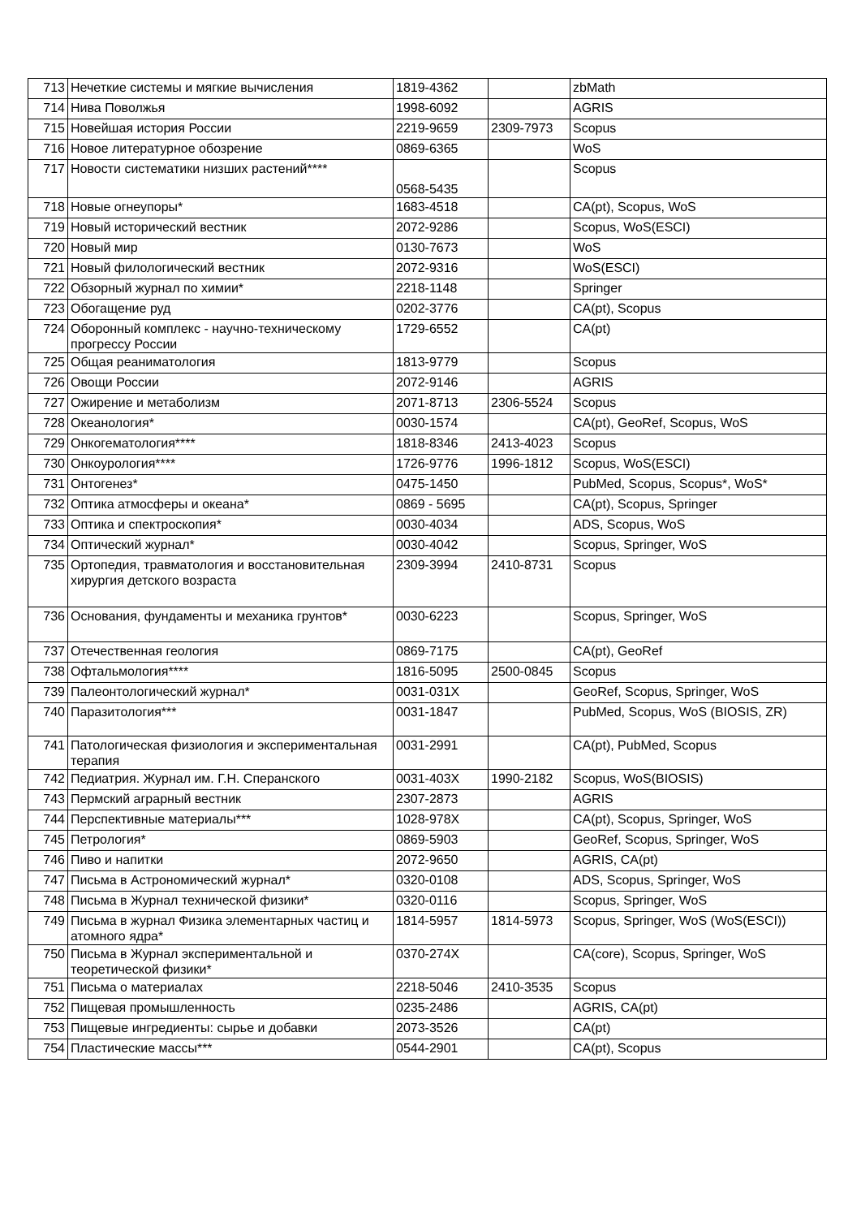| 713 | Нечеткие системы и мягкие вычисления | 1819-4362 | | zbMath |
| 714 | Нива Поволжья | 1998-6092 | | AGRIS |
| 715 | Новейшая история России | 2219-9659 | 2309-7973 | Scopus |
| 716 | Новое литературное обозрение | 0869-6365 | | WoS |
| 717 | Новости систематики низших растений**** | 0568-5435 | | Scopus |
| 718 | Новые огнеупоры* | 1683-4518 | | CA(pt), Scopus, WoS |
| 719 | Новый исторический вестник | 2072-9286 | | Scopus, WoS(ESCI) |
| 720 | Новый мир | 0130-7673 | | WoS |
| 721 | Новый филологический вестник | 2072-9316 | | WoS(ESCI) |
| 722 | Обзорный журнал по химии* | 2218-1148 | | Springer |
| 723 | Обогащение руд | 0202-3776 | | CA(pt), Scopus |
| 724 | Оборонный комплекс - научно-техническому прогрессу России | 1729-6552 | | CA(pt) |
| 725 | Общая реаниматология | 1813-9779 | | Scopus |
| 726 | Овощи России | 2072-9146 | | AGRIS |
| 727 | Ожирение и метаболизм | 2071-8713 | 2306-5524 | Scopus |
| 728 | Океанология* | 0030-1574 | | CA(pt), GeoRef, Scopus, WoS |
| 729 | Онкогематология**** | 1818-8346 | 2413-4023 | Scopus |
| 730 | Онкоурология**** | 1726-9776 | 1996-1812 | Scopus, WoS(ESCI) |
| 731 | Онтогенез* | 0475-1450 | | PubMed, Scopus, Scopus*, WoS* |
| 732 | Оптика атмосферы и океана* | 0869 - 5695 | | CA(pt), Scopus, Springer |
| 733 | Оптика и спектроскопия* | 0030-4034 | | ADS, Scopus, WoS |
| 734 | Оптический журнал* | 0030-4042 | | Scopus, Springer, WoS |
| 735 | Ортопедия, травматология и восстановительная хирургия детского возраста | 2309-3994 | 2410-8731 | Scopus |
| 736 | Основания, фундаменты и механика грунтов* | 0030-6223 | | Scopus, Springer, WoS |
| 737 | Отечественная геология | 0869-7175 | | CA(pt), GeoRef |
| 738 | Офтальмология**** | 1816-5095 | 2500-0845 | Scopus |
| 739 | Палеонтологический журнал* | 0031-031X | | GeoRef, Scopus, Springer, WoS |
| 740 | Паразитология*** | 0031-1847 | | PubMed, Scopus, WoS (BIOSIS, ZR) |
| 741 | Патологическая физиология и экспериментальная терапия | 0031-2991 | | CA(pt), PubMed, Scopus |
| 742 | Педиатрия. Журнал им. Г.Н. Сперанского | 0031-403X | 1990-2182 | Scopus, WoS(BIOSIS) |
| 743 | Пермский аграрный вестник | 2307-2873 | | AGRIS |
| 744 | Перспективные материалы*** | 1028-978X | | CA(pt), Scopus, Springer, WoS |
| 745 | Петрология* | 0869-5903 | | GeoRef, Scopus, Springer, WoS |
| 746 | Пиво и напитки | 2072-9650 | | AGRIS, CA(pt) |
| 747 | Письма в Астрономический журнал* | 0320-0108 | | ADS, Scopus, Springer, WoS |
| 748 | Письма в Журнал технической физики* | 0320-0116 | | Scopus, Springer, WoS |
| 749 | Письма в журнал Физика элементарных частиц и атомного ядра* | 1814-5957 | 1814-5973 | Scopus, Springer, WoS (WoS(ESCI)) |
| 750 | Письма в Журнал экспериментальной и теоретической физики* | 0370-274X | | CA(core), Scopus, Springer, WoS |
| 751 | Письма о материалах | 2218-5046 | 2410-3535 | Scopus |
| 752 | Пищевая промышленность | 0235-2486 | | AGRIS, CA(pt) |
| 753 | Пищевые ингредиенты: сырье и добавки | 2073-3526 | | CA(pt) |
| 754 | Пластические массы*** | 0544-2901 | | CA(pt), Scopus |